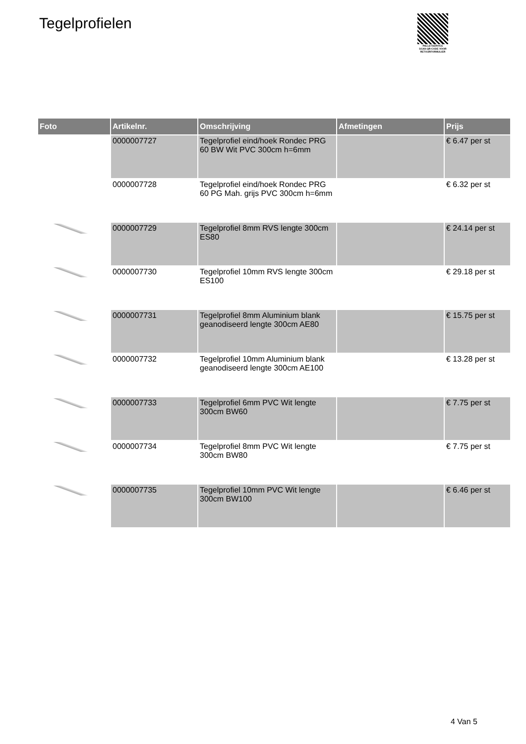Tegelprofielen
PALLETSERVICE
SCAN QR-CODE VOOR
RETOURFORMULIER
| Foto | Artikelnr. | Omschrijving | Afmetingen | Prijs |
| --- | --- | --- | --- | --- |
| | 0000007727 | Tegelprofiel eind/hoek Rondec PRG 60 BW Wit PVC 300cm h=6mm | | € 6.47 per st |
| | 0000007728 | Tegelprofiel eind/hoek Rondec PRG 60 PG Mah. grijs PVC 300cm h=6mm | | € 6.32 per st |
| | 0000007729 | Tegelprofiel 8mm RVS lengte 300cm ES80 | | € 24.14 per st |
| | 0000007730 | Tegelprofiel 10mm RVS lengte 300cm ES100 | | € 29.18 per st |
| | 0000007731 | Tegelprofiel 8mm Aluminium blank geanodiseerd lengte 300cm AE80 | | € 15.75 per st |
| | 0000007732 | Tegelprofiel 10mm Aluminium blank geanodiseerd lengte 300cm AE100 | | € 13.28 per st |
| | 0000007733 | Tegelprofiel 6mm PVC Wit lengte 300cm BW60 | | € 7.75 per st |
| | 0000007734 | Tegelprofiel 8mm PVC Wit lengte 300cm BW80 | | € 7.75 per st |
| | 0000007735 | Tegelprofiel 10mm PVC Wit lengte 300cm BW100 | | € 6.46 per st |
4 Van 5